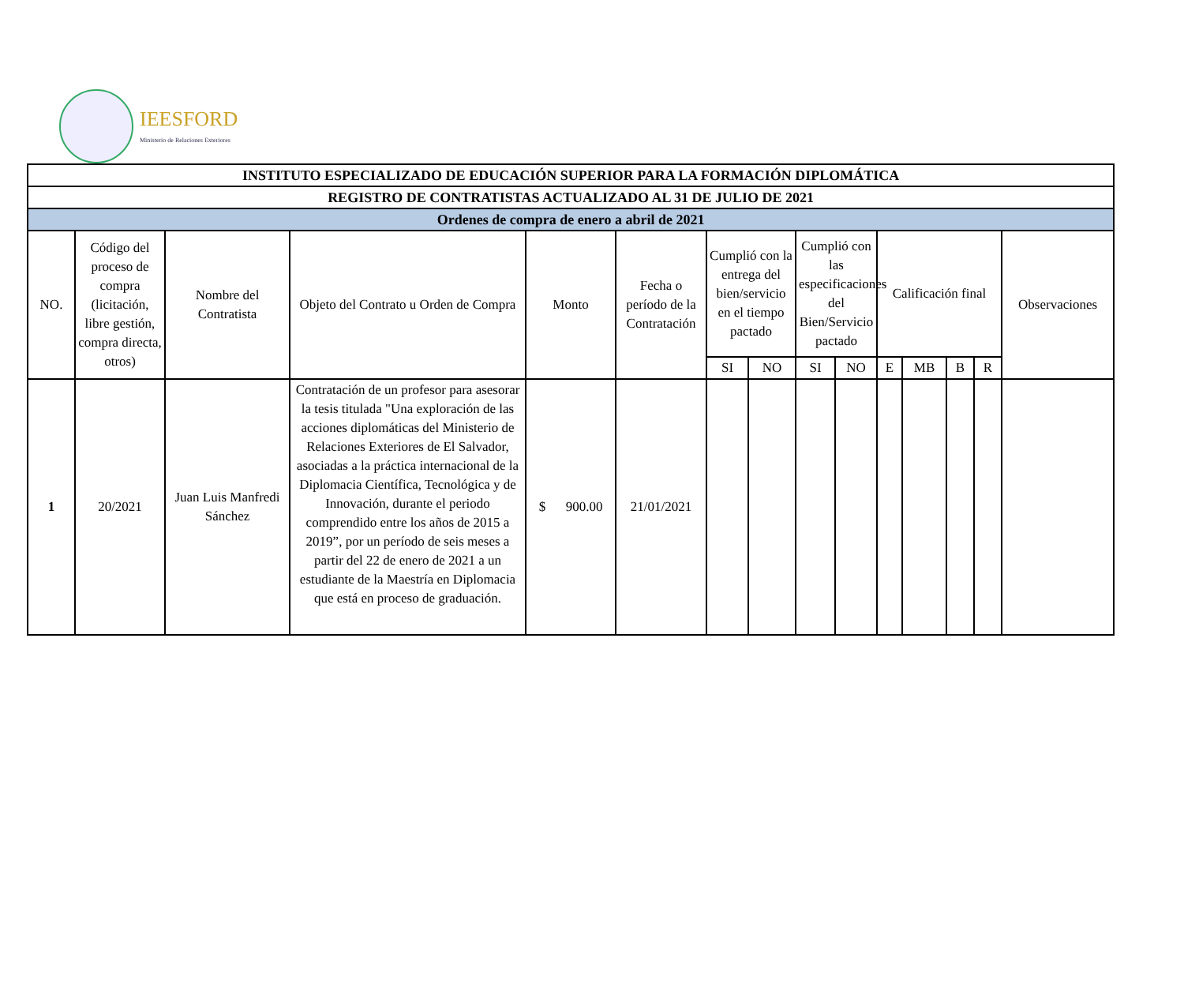IEESFORD
Ministerio de Relaciones Exteriores
| INSTITUTO ESPECIALIZADO DE EDUCACIÓN SUPERIOR PARA LA FORMACIÓN DIPLOMÁTICA | | | | | | | | | | | | | | |
| --- | --- | --- | --- | --- | --- | --- | --- | --- | --- | --- | --- | --- | --- | --- |
| REGISTRO DE CONTRATISTAS ACTUALIZADO AL 31 DE JULIO DE 2021 | | | | | | | | | | | | | | |
| Ordenes de compra de enero a abril de 2021 | | | | | | | | | | | | | | |
| NO. | Código del proceso de compra (licitación, libre gestión, compra directa, otros) | Nombre del Contratista | Objeto del Contrato u Orden de Compra | Monto | Fecha o período de la Contratación | Cumplió con la entrega del bien/servicio en el tiempo pactado | | Cumplió con las especificaciones del Bien/Servicio pactado | | Calificación final | | | | Observaciones |
| | | | | | | SI | NO | SI | NO | E | MB | B | R | |
| 1 | 20/2021 | Juan Luis Manfredi Sánchez | Contratación de un profesor para asesorar la tesis titulada "Una exploración de las acciones diplomáticas del Ministerio de Relaciones Exteriores de El Salvador, asociadas a la práctica internacional de la Diplomacia Científica, Tecnológica y de Innovación, durante el periodo comprendido entre los años de 2015 a 2019”, por un período de seis meses a partir del 22 de enero de 2021 a un estudiante de la Maestría en Diplomacia que está en proceso de graduación. | $ 900.00 | 21/01/2021 | | | | | | | | | |